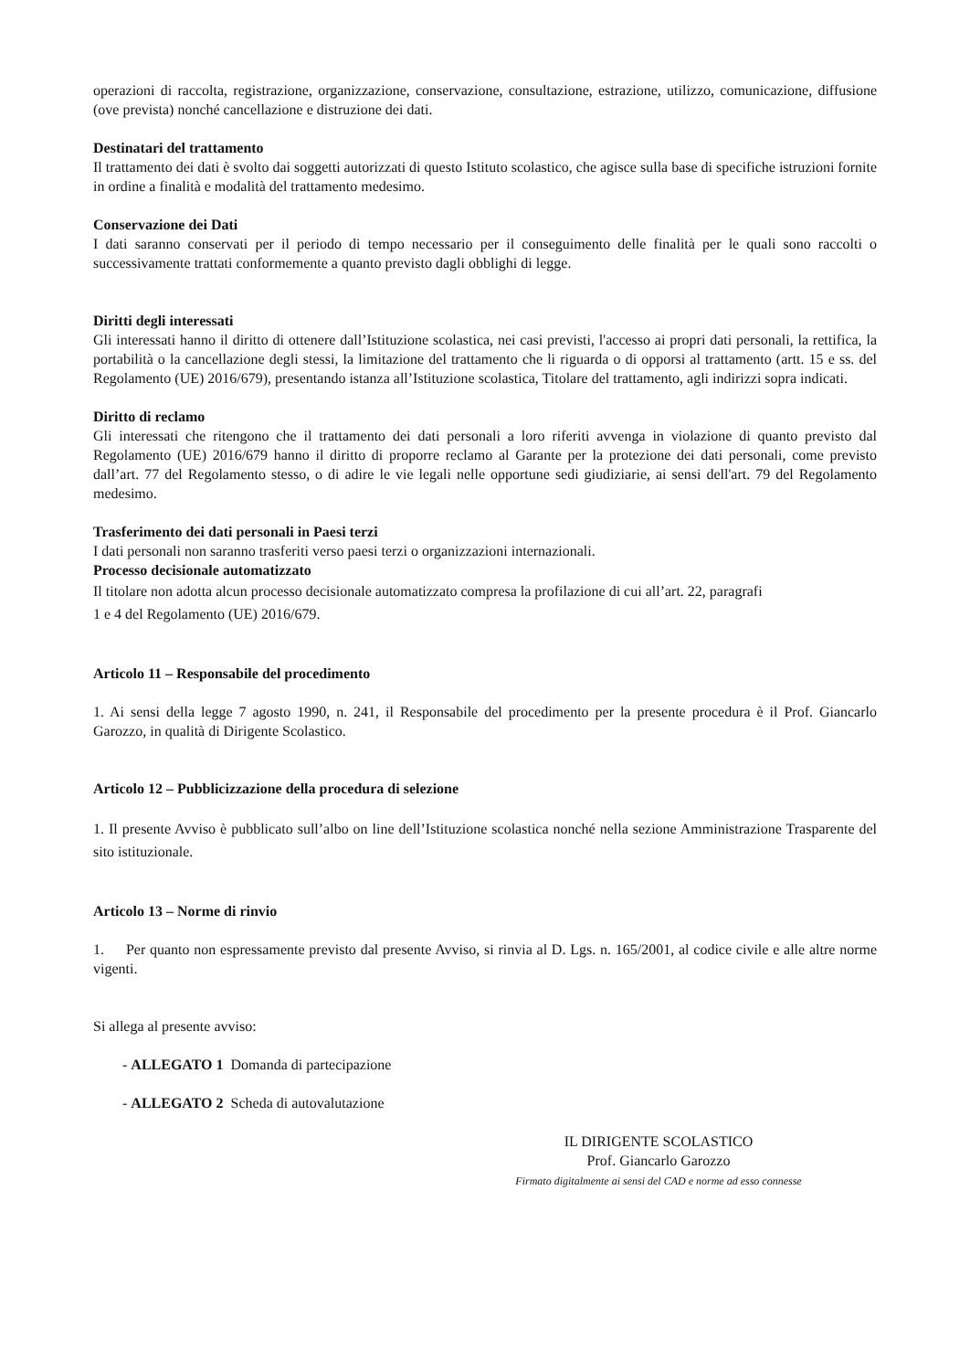operazioni di raccolta, registrazione, organizzazione, conservazione, consultazione, estrazione, utilizzo, comunicazione, diffusione (ove prevista) nonché cancellazione e distruzione dei dati.
Destinatari del trattamento
Il trattamento dei dati è svolto dai soggetti autorizzati di questo Istituto scolastico, che agisce sulla base di specifiche istruzioni fornite in ordine a finalità e modalità del trattamento medesimo.
Conservazione dei Dati
I dati saranno conservati per il periodo di tempo necessario per il conseguimento delle finalità per le quali sono raccolti o successivamente trattati conformemente a quanto previsto dagli obblighi di legge.
Diritti degli interessati
Gli interessati hanno il diritto di ottenere dall’Istituzione scolastica, nei casi previsti, l'accesso ai propri dati personali, la rettifica, la portabilità o la cancellazione degli stessi, la limitazione del trattamento che li riguarda o di opporsi al trattamento (artt. 15 e ss. del Regolamento (UE) 2016/679), presentando istanza all’Istituzione scolastica, Titolare del trattamento, agli indirizzi sopra indicati.
Diritto di reclamo
Gli interessati che ritengono che il trattamento dei dati personali a loro riferiti avvenga in violazione di quanto previsto dal Regolamento (UE) 2016/679 hanno il diritto di proporre reclamo al Garante per la protezione dei dati personali, come previsto dall’art. 77 del Regolamento stesso, o di adire le vie legali nelle opportune sedi giudiziarie, ai sensi dell'art. 79 del Regolamento medesimo.
Trasferimento dei dati personali in Paesi terzi
I dati personali non saranno trasferiti verso paesi terzi o organizzazioni internazionali.
Processo decisionale automatizzato
Il titolare non adotta alcun processo decisionale automatizzato compresa la profilazione di cui all’art. 22, paragrafi
1 e 4 del Regolamento (UE) 2016/679.
Articolo 11 – Responsabile del procedimento
1. Ai sensi della legge 7 agosto 1990, n. 241, il Responsabile del procedimento per la presente procedura è il Prof. Giancarlo Garozzo, in qualità di Dirigente Scolastico.
Articolo 12 – Pubblicizzazione della procedura di selezione
1. Il presente Avviso è pubblicato sull’albo on line dell’Istituzione scolastica nonché nella sezione Amministrazione Trasparente del sito istituzionale.
Articolo 13 – Norme di rinvio
1. Per quanto non espressamente previsto dal presente Avviso, si rinvia al D. Lgs. n. 165/2001, al codice civile e alle altre norme vigenti.
Si allega al presente avviso:
- ALLEGATO 1 Domanda di partecipazione
- ALLEGATO 2 Scheda di autovalutazione
IL DIRIGENTE SCOLASTICO
Prof. Giancarlo Garozzo
Firmato digitalmente ai sensi del CAD e norme ad esso connesse